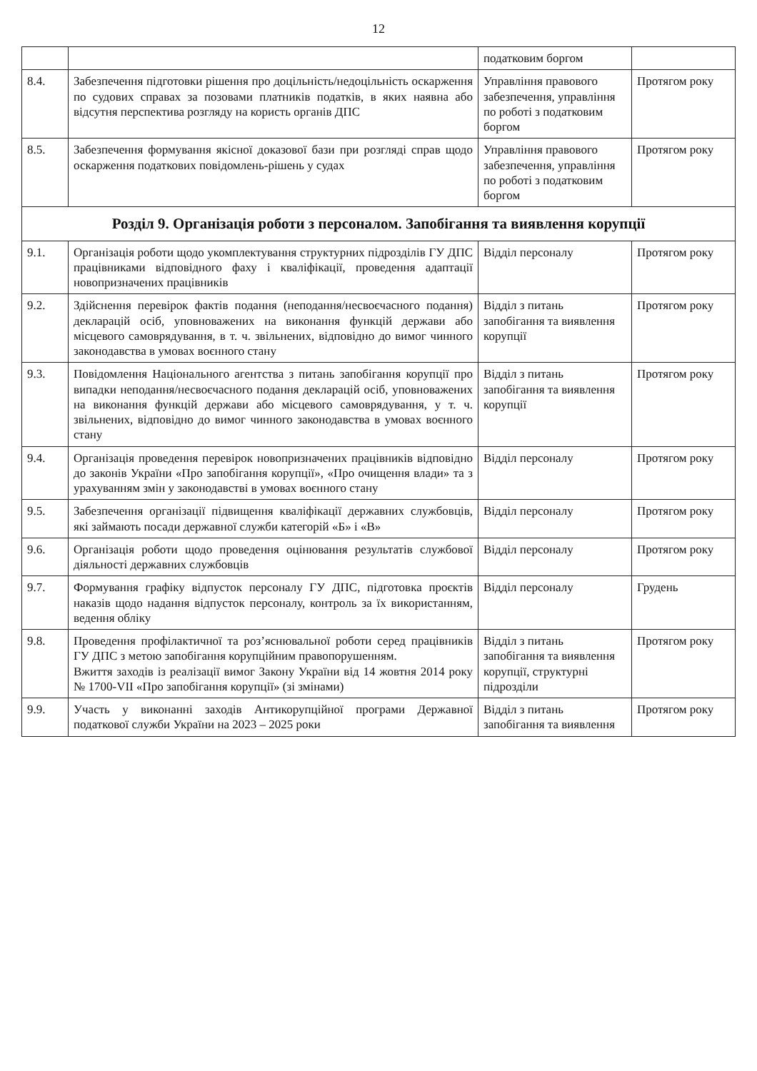12
| | | податковим боргом | |
| 8.4. | Забезпечення підготовки рішення про доцільність/недоцільність оскарження по судових справах за позовами платників податків, в яких наявна або відсутня перспектива розгляду на користь органів ДПС | Управління правового забезпечення, управління по роботі з податковим боргом | Протягом року |
| 8.5. | Забезпечення формування якісної доказової бази при розгляді справ щодо оскарження податкових повідомлень-рішень у судах | Управління правового забезпечення, управління по роботі з податковим боргом | Протягом року |
| Розділ 9. Організація роботи з персоналом. Запобігання та виявлення корупції | | | |
| 9.1. | Організація роботи щодо укомплектування структурних підрозділів ГУ ДПС працівниками відповідного фаху і кваліфікації, проведення адаптації новопризначених працівників | Відділ персоналу | Протягом року |
| 9.2. | Здійснення перевірок фактів подання (неподання/несвоєчасного подання) декларацій осіб, уповноважених на виконання функцій держави або місцевого самоврядування, в т. ч. звільнених, відповідно до вимог чинного законодавства в умовах воєнного стану | Відділ з питань запобігання та виявлення корупції | Протягом року |
| 9.3. | Повідомлення Національного агентства з питань запобігання корупції про випадки неподання/несвоєчасного подання декларацій осіб, уповноважених на виконання функцій держави або місцевого самоврядування, у т. ч. звільнених, відповідно до вимог чинного законодавства в умовах воєнного стану | Відділ з питань запобігання та виявлення корупції | Протягом року |
| 9.4. | Організація проведення перевірок новопризначених працівників відповідно до законів України «Про запобігання корупції», «Про очищення влади» та з урахуванням змін у законодавстві в умовах воєнного стану | Відділ персоналу | Протягом року |
| 9.5. | Забезпечення організації підвищення кваліфікації державних службовців, які займають посади державної служби категорій «Б» і «В» | Відділ персоналу | Протягом року |
| 9.6. | Організація роботи щодо проведення оцінювання результатів службової діяльності державних службовців | Відділ персоналу | Протягом року |
| 9.7. | Формування графіку відпусток персоналу ГУ ДПС, підготовка проєктів наказів щодо надання відпусток персоналу, контроль за їх використанням, ведення обліку | Відділ персоналу | Грудень |
| 9.8. | Проведення профілактичної та роз’яснювальної роботи серед працівників ГУ ДПС з метою запобігання корупційним правопорушенням. Вжиття заходів із реалізації вимог Закону України від 14 жовтня 2014 року № 1700-VII «Про запобігання корупції» (зі змінами) | Відділ з питань запобігання та виявлення корупції, структурні підрозділи | Протягом року |
| 9.9. | Участь у виконанні заходів Антикорупційної програми Державної податкової служби України на 2023 – 2025 роки | Відділ з питань запобігання та виявлення | Протягом року |